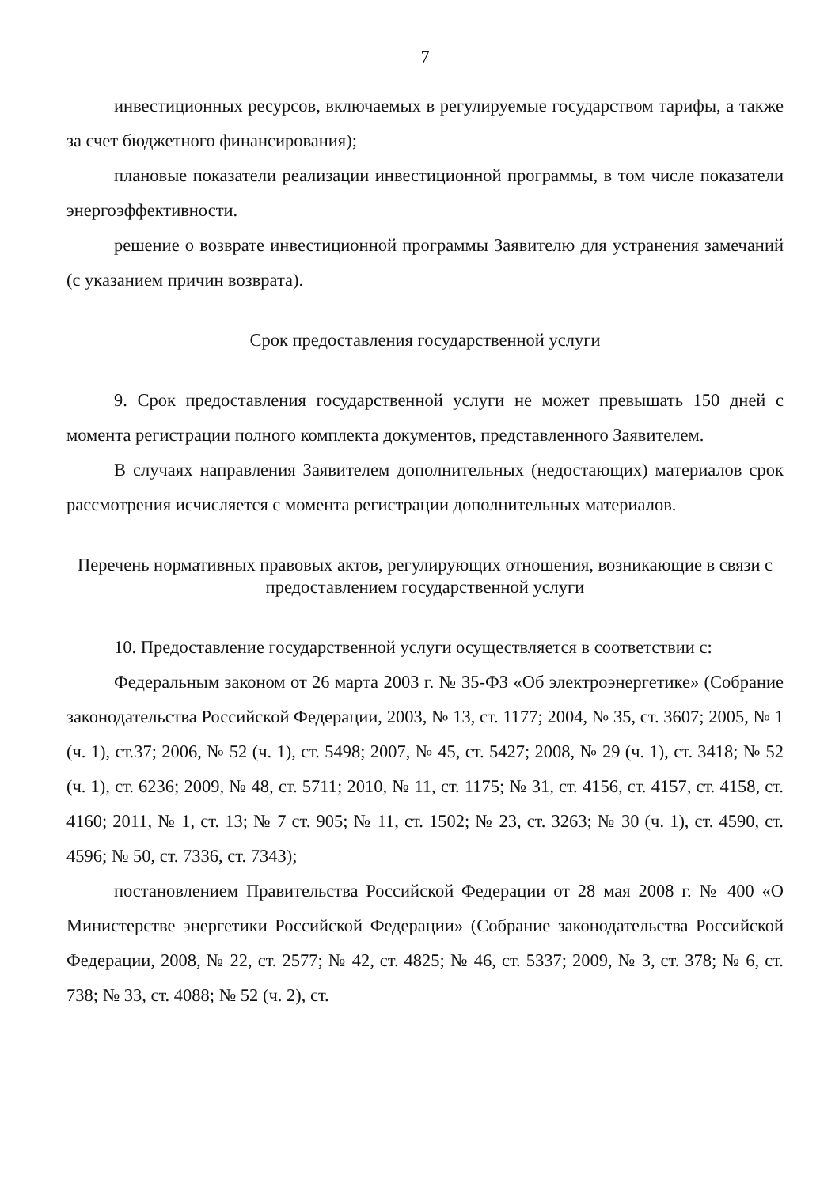7
инвестиционных ресурсов, включаемых в регулируемые государством тарифы, а также за счет бюджетного финансирования);
плановые показатели реализации инвестиционной программы, в том числе показатели энергоэффективности.
решение о возврате инвестиционной программы Заявителю для устранения замечаний (с указанием причин возврата).
Срок предоставления государственной услуги
9. Срок предоставления государственной услуги не может превышать 150 дней с момента регистрации полного комплекта документов, представленного Заявителем.
В случаях направления Заявителем дополнительных (недостающих) материалов срок рассмотрения исчисляется с момента регистрации дополнительных материалов.
Перечень нормативных правовых актов, регулирующих отношения, возникающие в связи с предоставлением государственной услуги
10. Предоставление государственной услуги осуществляется в соответствии с:
Федеральным законом от 26 марта 2003 г. № 35-ФЗ «Об электроэнергетике» (Собрание законодательства Российской Федерации, 2003, № 13, ст. 1177; 2004, № 35, ст. 3607; 2005, № 1 (ч. 1), ст.37; 2006, № 52 (ч. 1), ст. 5498; 2007, № 45, ст. 5427; 2008, № 29 (ч. 1), ст. 3418; № 52 (ч. 1), ст. 6236; 2009, № 48, ст. 5711; 2010, № 11, ст. 1175; № 31, ст. 4156, ст. 4157, ст. 4158, ст. 4160; 2011, № 1, ст. 13; № 7 ст. 905; № 11, ст. 1502; № 23, ст. 3263; № 30 (ч. 1), ст. 4590, ст. 4596; № 50, ст. 7336, ст. 7343);
постановлением Правительства Российской Федерации от 28 мая 2008 г. № 400 «О Министерстве энергетики Российской Федерации» (Собрание законодательства Российской Федерации, 2008, № 22, ст. 2577; № 42, ст. 4825; № 46, ст. 5337; 2009, № 3, ст. 378; № 6, ст. 738; № 33, ст. 4088; № 52 (ч. 2), ст.